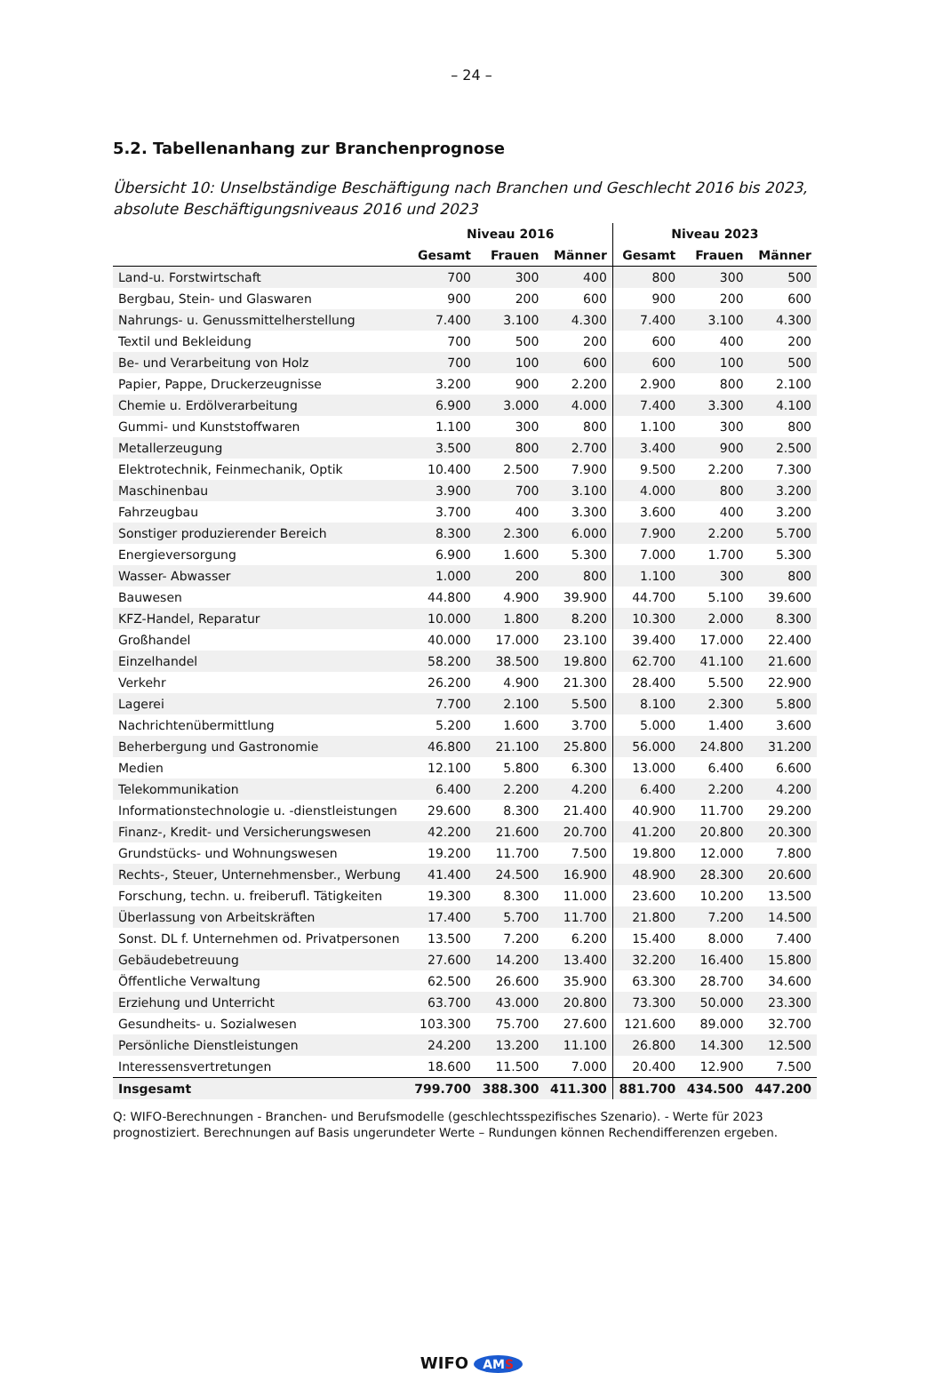– 24 –
5.2. Tabellenanhang zur Branchenprognose
Übersicht 10: Unselbständige Beschäftigung nach Branchen und Geschlecht 2016 bis 2023, absolute Beschäftigungsniveaus 2016 und 2023
| | Niveau 2016 | | | Niveau 2023 | | |
| --- | --- | --- | --- | --- | --- | --- |
| | Gesamt | Frauen | Männer | Gesamt | Frauen | Männer |
| Land-u. Forstwirtschaft | 700 | 300 | 400 | 800 | 300 | 500 |
| Bergbau, Stein- und Glaswaren | 900 | 200 | 600 | 900 | 200 | 600 |
| Nahrungs- u. Genussmittelherstellung | 7.400 | 3.100 | 4.300 | 7.400 | 3.100 | 4.300 |
| Textil und Bekleidung | 700 | 500 | 200 | 600 | 400 | 200 |
| Be- und Verarbeitung von Holz | 700 | 100 | 600 | 600 | 100 | 500 |
| Papier, Pappe, Druckerzeugnisse | 3.200 | 900 | 2.200 | 2.900 | 800 | 2.100 |
| Chemie u. Erdölverarbeitung | 6.900 | 3.000 | 4.000 | 7.400 | 3.300 | 4.100 |
| Gummi- und Kunststoffwaren | 1.100 | 300 | 800 | 1.100 | 300 | 800 |
| Metallerzeugung | 3.500 | 800 | 2.700 | 3.400 | 900 | 2.500 |
| Elektrotechnik, Feinmechanik, Optik | 10.400 | 2.500 | 7.900 | 9.500 | 2.200 | 7.300 |
| Maschinenbau | 3.900 | 700 | 3.100 | 4.000 | 800 | 3.200 |
| Fahrzeugbau | 3.700 | 400 | 3.300 | 3.600 | 400 | 3.200 |
| Sonstiger produzierender Bereich | 8.300 | 2.300 | 6.000 | 7.900 | 2.200 | 5.700 |
| Energieversorgung | 6.900 | 1.600 | 5.300 | 7.000 | 1.700 | 5.300 |
| Wasser- Abwasser | 1.000 | 200 | 800 | 1.100 | 300 | 800 |
| Bauwesen | 44.800 | 4.900 | 39.900 | 44.700 | 5.100 | 39.600 |
| KFZ-Handel, Reparatur | 10.000 | 1.800 | 8.200 | 10.300 | 2.000 | 8.300 |
| Großhandel | 40.000 | 17.000 | 23.100 | 39.400 | 17.000 | 22.400 |
| Einzelhandel | 58.200 | 38.500 | 19.800 | 62.700 | 41.100 | 21.600 |
| Verkehr | 26.200 | 4.900 | 21.300 | 28.400 | 5.500 | 22.900 |
| Lagerei | 7.700 | 2.100 | 5.500 | 8.100 | 2.300 | 5.800 |
| Nachrichtenübermittlung | 5.200 | 1.600 | 3.700 | 5.000 | 1.400 | 3.600 |
| Beherbergung und Gastronomie | 46.800 | 21.100 | 25.800 | 56.000 | 24.800 | 31.200 |
| Medien | 12.100 | 5.800 | 6.300 | 13.000 | 6.400 | 6.600 |
| Telekommunikation | 6.400 | 2.200 | 4.200 | 6.400 | 2.200 | 4.200 |
| Informationstechnologie u. -dienstleistungen | 29.600 | 8.300 | 21.400 | 40.900 | 11.700 | 29.200 |
| Finanz-, Kredit- und Versicherungswesen | 42.200 | 21.600 | 20.700 | 41.200 | 20.800 | 20.300 |
| Grundstücks- und Wohnungswesen | 19.200 | 11.700 | 7.500 | 19.800 | 12.000 | 7.800 |
| Rechts-, Steuer, Unternehmensber., Werbung | 41.400 | 24.500 | 16.900 | 48.900 | 28.300 | 20.600 |
| Forschung, techn. u. freiberufl. Tätigkeiten | 19.300 | 8.300 | 11.000 | 23.600 | 10.200 | 13.500 |
| Überlassung von Arbeitskräften | 17.400 | 5.700 | 11.700 | 21.800 | 7.200 | 14.500 |
| Sonst. DL f. Unternehmen od. Privatpersonen | 13.500 | 7.200 | 6.200 | 15.400 | 8.000 | 7.400 |
| Gebäudebetreuung | 27.600 | 14.200 | 13.400 | 32.200 | 16.400 | 15.800 |
| Öffentliche Verwaltung | 62.500 | 26.600 | 35.900 | 63.300 | 28.700 | 34.600 |
| Erziehung und Unterricht | 63.700 | 43.000 | 20.800 | 73.300 | 50.000 | 23.300 |
| Gesundheits- u. Sozialwesen | 103.300 | 75.700 | 27.600 | 121.600 | 89.000 | 32.700 |
| Persönliche Dienstleistungen | 24.200 | 13.200 | 11.100 | 26.800 | 14.300 | 12.500 |
| Interessensvertretungen | 18.600 | 11.500 | 7.000 | 20.400 | 12.900 | 7.500 |
| Insgesamt | 799.700 | 388.300 | 411.300 | 881.700 | 434.500 | 447.200 |
Q: WIFO-Berechnungen - Branchen- und Berufsmodelle (geschlechtsspezifisches Szenario). - Werte für 2023 prognostiziert. Berechnungen auf Basis ungerundeter Werte – Rundungen können Rechendifferenzen ergeben.
WIFO AMS